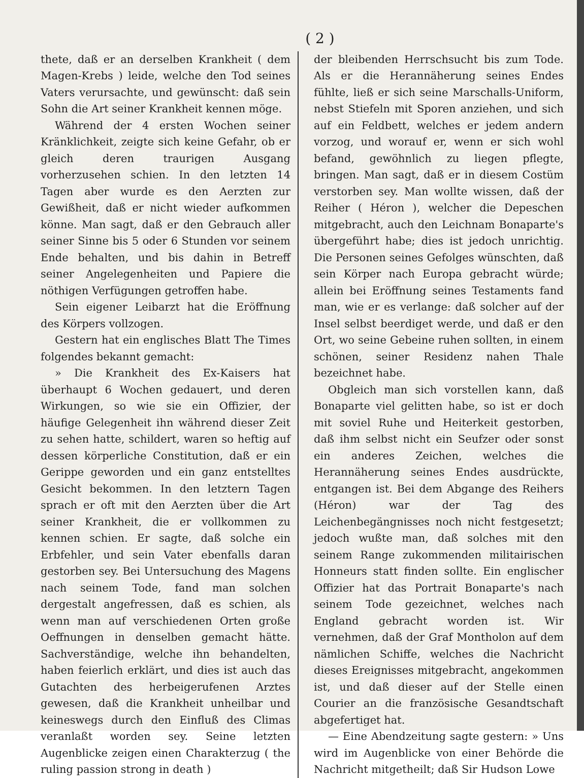( 2 )
thete, daß er an derselben Krankheit ( dem Magen-Krebs ) leide, welche den Tod seines Vaters verursachte, und gewünscht: daß sein Sohn die Art seiner Krankheit kennen möge.
Während der 4 ersten Wochen seiner Kränklichkeit, zeigte sich keine Gefahr, ob er gleich deren traurigen Ausgang vorherzusehen schien. In den letzten 14 Tagen aber wurde es den Aerzten zur Gewißheit, daß er nicht wieder aufkommen könne. Man sagt, daß er den Gebrauch aller seiner Sinne bis 5 oder 6 Stunden vor seinem Ende behalten, und bis dahin in Betreff seiner Angelegenheiten und Papiere die nöthigen Verfügungen getroffen habe.
Sein eigener Leibarzt hat die Eröffnung des Körpers vollzogen.
Gestern hat ein englisches Blatt The Times folgendes bekannt gemacht:
» Die Krankheit des Ex-Kaisers hat überhaupt 6 Wochen gedauert, und deren Wirkungen, so wie sie ein Offizier, der häufige Gelegenheit ihn während dieser Zeit zu sehen hatte, schildert, waren so heftig auf dessen körperliche Constitution, daß er ein Gerippe geworden und ein ganz entstelltes Gesicht bekommen. In den letztern Tagen sprach er oft mit den Aerzten über die Art seiner Krankheit, die er vollkommen zu kennen schien. Er sagte, daß solche ein Erbfehler, und sein Vater ebenfalls daran gestorben sey. Bei Untersuchung des Magens nach seinem Tode, fand man solchen dergestalt angefressen, daß es schien, als wenn man auf verschiedenen Orten große Oeffnungen in denselben gemacht hätte. Sachverständige, welche ihn behandelten, haben feierlich erklärt, und dies ist auch das Gutachten des herbeigerufenen Arztes gewesen, daß die Krankheit unheilbar und keineswegs durch den Einfluß des Climas veranlaßt worden sey. Seine letzten Augenblicke zeigen einen Charakterzug ( the ruling passion strong in death )
der bleibenden Herrschsucht bis zum Tode. Als er die Herannäherung seines Endes fühlte, ließ er sich seine Marschalls-Uniform, nebst Stiefeln mit Sporen anziehen, und sich auf ein Feldbett, welches er jedem andern vorzog, und worauf er, wenn er sich wohl befand, gewöhnlich zu liegen pflegte, bringen. Man sagt, daß er in diesem Costüm verstorben sey. Man wollte wissen, daß der Reiher ( Héron ), welcher die Depeschen mitgebracht, auch den Leichnam Bonaparte's übergeführt habe; dies ist jedoch unrichtig. Die Personen seines Gefolges wünschten, daß sein Körper nach Europa gebracht würde; allein bei Eröffnung seines Testaments fand man, wie er es verlange: daß solcher auf der Insel selbst beerdiget werde, und daß er den Ort, wo seine Gebeine ruhen sollten, in einem schönen, seiner Residenz nahen Thale bezeichnet habe.
Obgleich man sich vorstellen kann, daß Bonaparte viel gelitten habe, so ist er doch mit soviel Ruhe und Heiterkeit gestorben, daß ihm selbst nicht ein Seufzer oder sonst ein anderes Zeichen, welches die Herannäherung seines Endes ausdrückte, entgangen ist. Bei dem Abgange des Reihers (Héron) war der Tag des Leichenbegängnisses noch nicht festgesetzt; jedoch wußte man, daß solches mit den seinem Range zukommenden militairischen Honneurs statt finden sollte. Ein englischer Offizier hat das Portrait Bonaparte's nach seinem Tode gezeichnet, welches nach England gebracht worden ist. Wir vernehmen, daß der Graf Montholon auf dem nämlichen Schiffe, welches die Nachricht dieses Ereignisses mitgebracht, angekommen ist, und daß dieser auf der Stelle einen Courier an die französische Gesandtschaft abgefertiget hat.
— Eine Abendzeitung sagte gestern: » Uns wird im Augenblicke von einer Behörde die Nachricht mitgetheilt; daß Sir Hudson Lowe